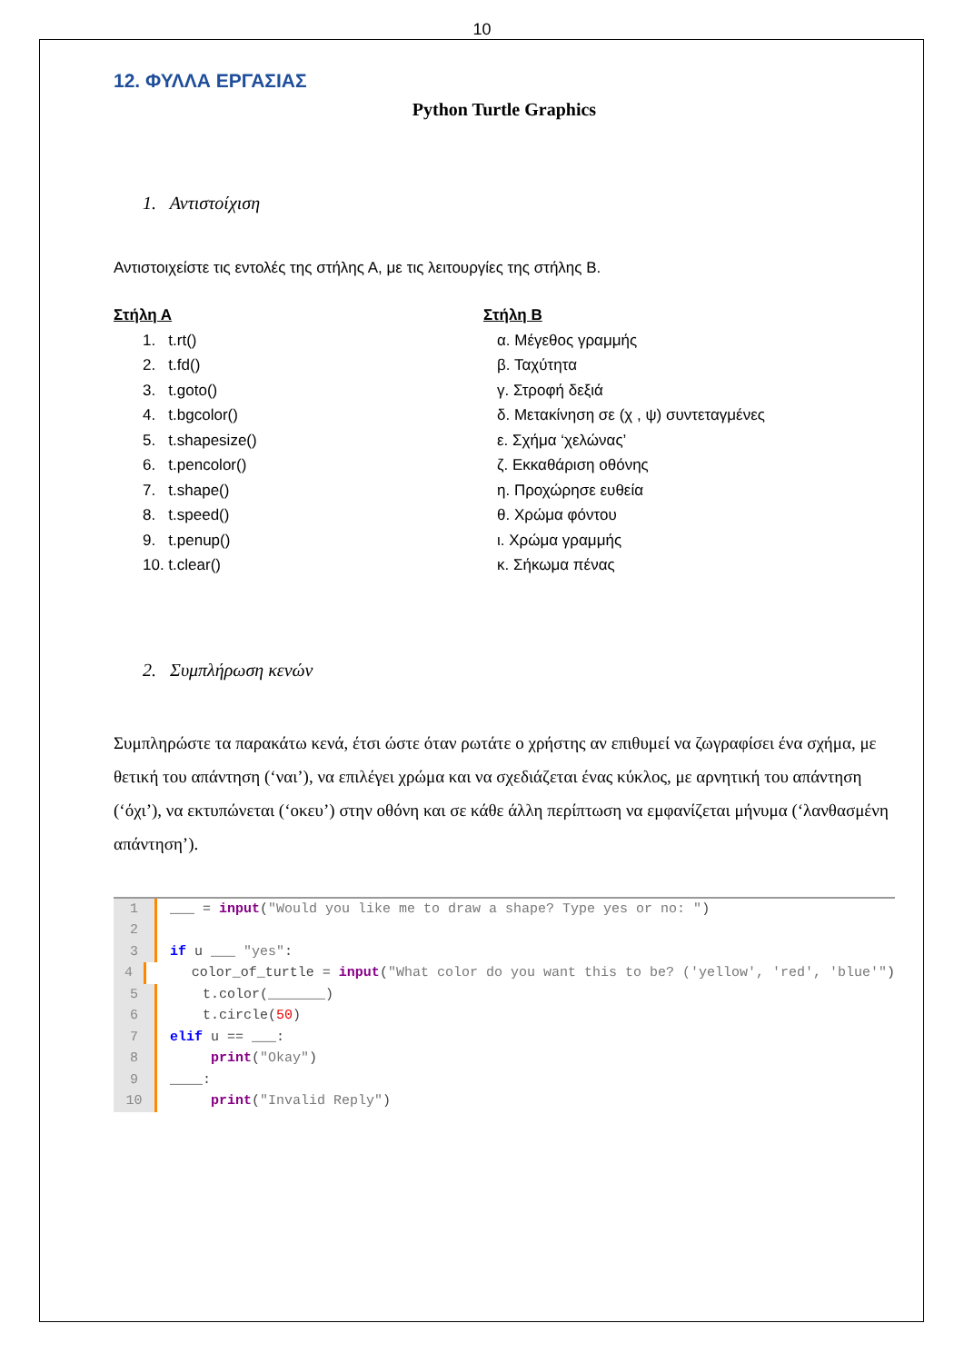10
12. ΦΥΛΛΑ ΕΡΓΑΣΙΑΣ
Python Turtle Graphics
1. Αντιστοίχιση
Αντιστοιχείστε τις εντολές της στήλης Α, με τις λειτουργίες της στήλης Β.
Στήλη Α
1. t.rt()
2. t.fd()
3. t.goto()
4. t.bgcolor()
5. t.shapesize()
6. t.pencolor()
7. t.shape()
8. t.speed()
9. t.penup()
10. t.clear()
Στήλη Β
α. Μέγεθος γραμμής
β. Ταχύτητα
γ. Στροφή δεξιά
δ. Μετακίνηση σε (χ , ψ) συντεταγμένες
ε. Σχήμα ‘χελώνας’
ζ. Εκκαθάριση οθόνης
η. Προχώρησε ευθεία
θ. Χρώμα φόντου
ι. Χρώμα γραμμής
κ. Σήκωμα πένας
2. Συμπλήρωση κενών
Συμπληρώστε τα παρακάτω κενά, έτσι ώστε όταν ρωτάτε ο χρήστης αν επιθυμεί να ζωγραφίσει ένα σχήμα, με θετική του απάντηση (‘ναι’), να επιλέγει χρώμα και να σχεδιάζεται ένας κύκλος, με αρνητική του απάντηση (‘όχι’), να εκτυπώνεται (‘οκευ’) στην οθόνη και σε κάθε άλλη περίπτωση να εμφανίζεται μήνυμα (‘λανθασμένη απάντηση’).
1 ___ = input("Would you like me to draw a shape? Type yes or no: ")
2
3 if u ___ "yes":
4 color_of_turtle = input("What color do you want this to be? ('yellow', 'red', 'blue'")
5 t.color(_______)
6 t.circle(50)
7 elif u == ___:
8 print("Okay")
9 ____:
10 print("Invalid Reply")